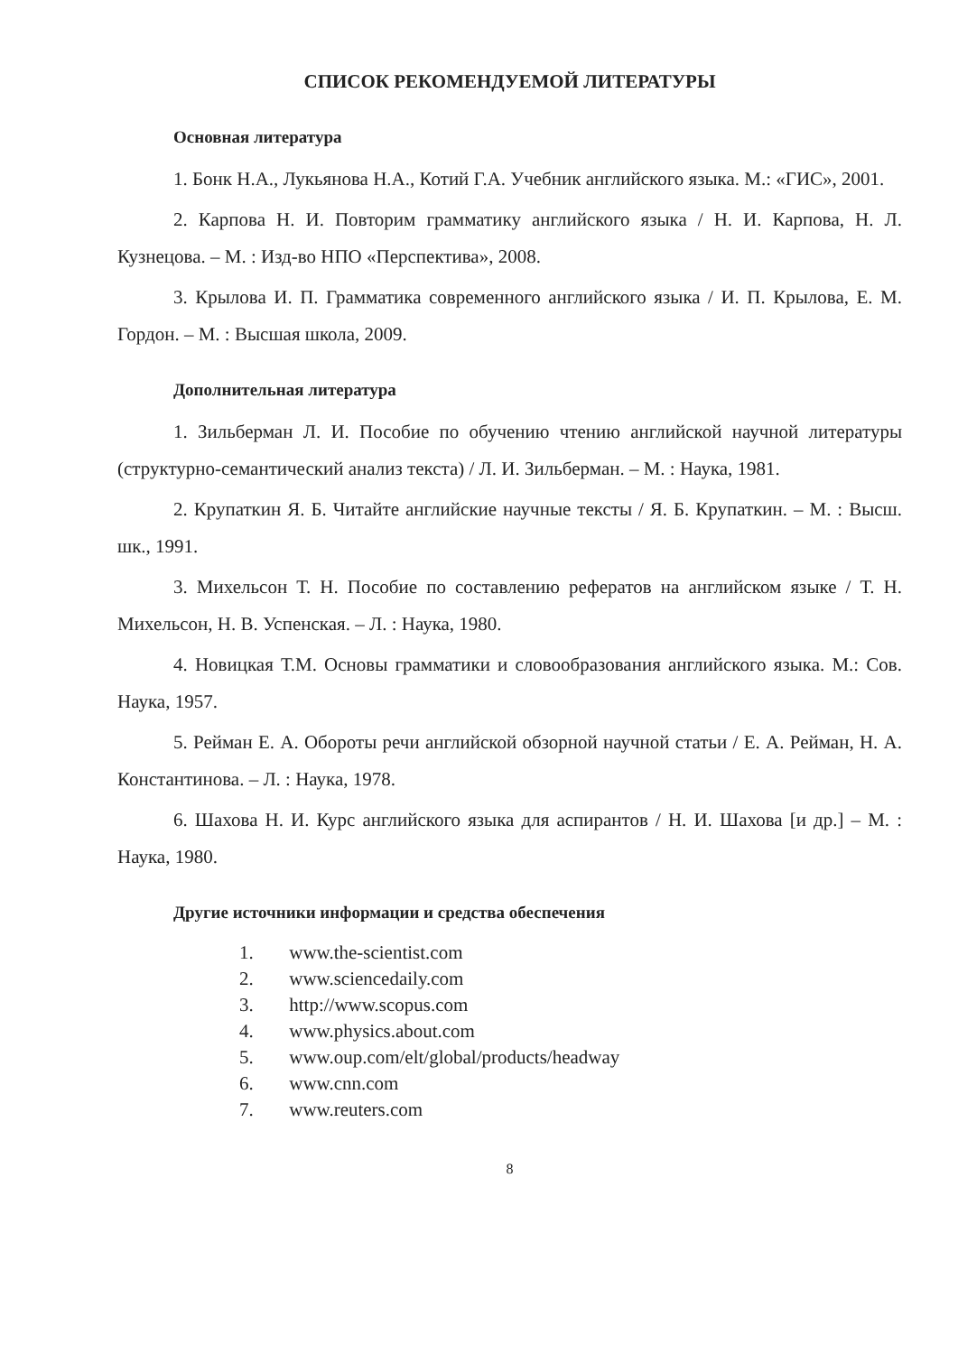СПИСОК РЕКОМЕНДУЕМОЙ ЛИТЕРАТУРЫ
Основная литература
1. Бонк Н.А., Лукьянова Н.А., Котий Г.А. Учебник английского языка. М.: «ГИС», 2001.
2. Карпова Н. И. Повторим грамматику английского языка / Н. И. Карпова, Н. Л. Кузнецова. – М. : Изд-во НПО «Перспектива», 2008.
3. Крылова И. П. Грамматика современного английского языка / И. П. Крылова, Е. М. Гордон. – М. : Высшая школа, 2009.
Дополнительная литература
1. Зильберман Л. И. Пособие по обучению чтению английской научной литературы (структурно-семантический анализ текста) / Л. И. Зильберман. – М. : Наука, 1981.
2. Крупаткин Я. Б. Читайте английские научные тексты / Я. Б. Крупаткин. – М. : Высш. шк., 1991.
3. Михельсон Т. Н. Пособие по составлению рефератов на английском языке / Т. Н. Михельсон, Н. В. Успенская. – Л. : Наука, 1980.
4. Новицкая Т.М. Основы грамматики и словообразования английского языка. М.: Сов. Наука, 1957.
5. Рейман Е. А. Обороты речи английской обзорной научной статьи / Е. А. Рейман, Н. А. Константинова. – Л. : Наука, 1978.
6. Шахова Н. И. Курс английского языка для аспирантов / Н. И. Шахова [и др.] – М. : Наука, 1980.
Другие источники информации и средства обеспечения
1. www.the-scientist.com
2. www.sciencedaily.com
3. http://www.scopus.com
4. www.physics.about.com
5. www.oup.com/elt/global/products/headway
6. www.cnn.com
7. www.reuters.com
8